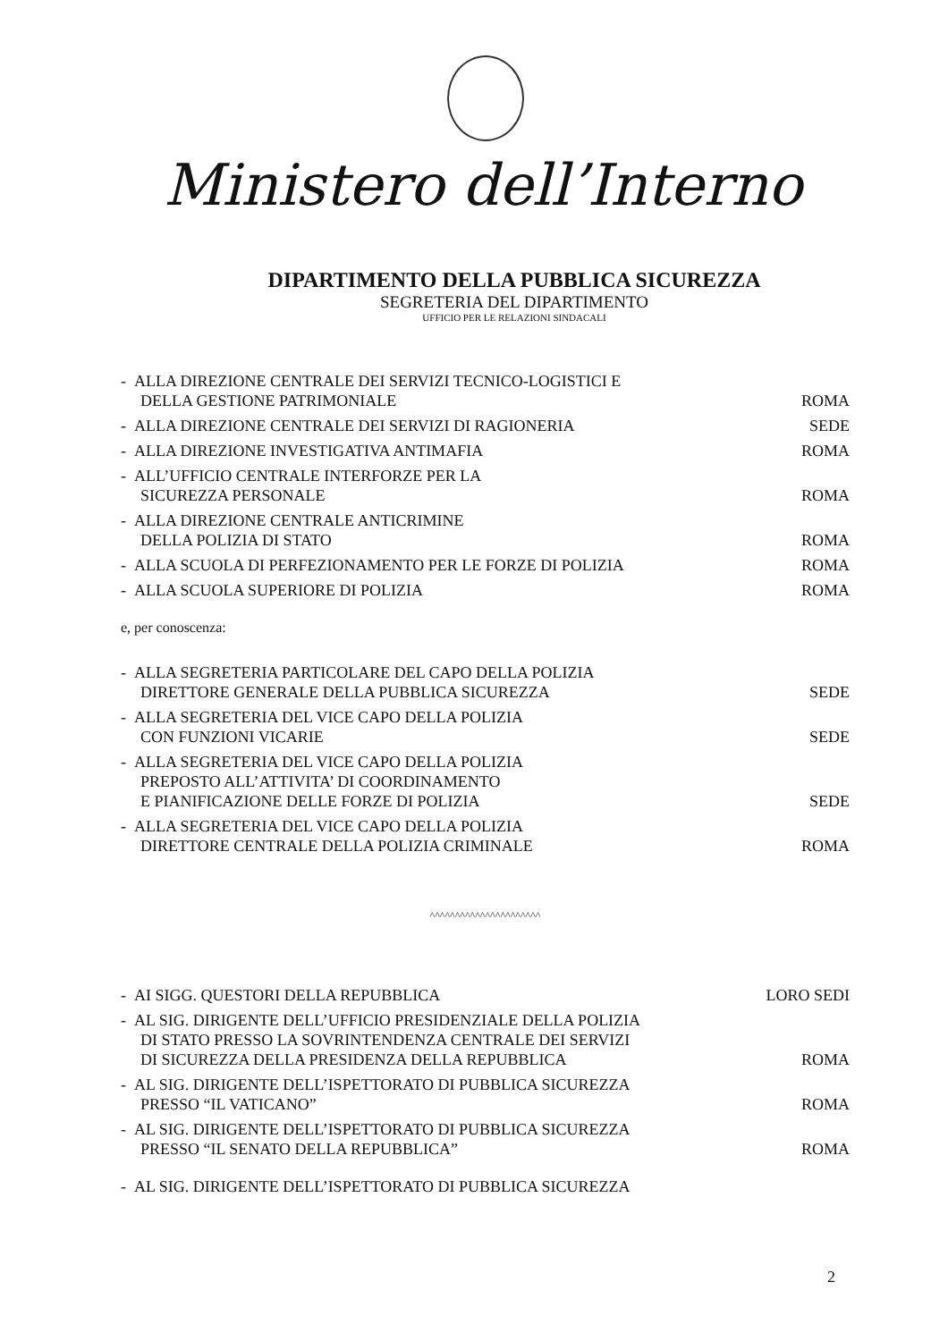Ministero dell’Interno
DIPARTIMENTO DELLA PUBBLICA SICUREZZA
SEGRETERIA DEL DIPARTIMENTO
UFFICIO PER LE RELAZIONI SINDACALI
- ALLA DIREZIONE CENTRALE DEI SERVIZI TECNICO-LOGISTICI E
DELLA GESTIONE PATRIMONIALE
ROMA
- ALLA DIREZIONE CENTRALE DEI SERVIZI DI RAGIONERIA
SEDE
- ALLA DIREZIONE INVESTIGATIVA ANTIMAFIA
ROMA
- ALL’UFFICIO CENTRALE INTERFORZE PER LA
SICUREZZA PERSONALE
ROMA
- ALLA DIREZIONE CENTRALE ANTICRIMINE
DELLA POLIZIA DI STATO
ROMA
- ALLA SCUOLA DI PERFEZIONAMENTO PER LE FORZE DI POLIZIA
ROMA
- ALLA SCUOLA SUPERIORE DI POLIZIA
ROMA
e, per conoscenza:
- ALLA SEGRETERIA PARTICOLARE DEL CAPO DELLA POLIZIA
DIRETTORE GENERALE DELLA PUBBLICA SICUREZZA
SEDE
- ALLA SEGRETERIA DEL VICE CAPO DELLA POLIZIA
CON FUNZIONI VICARIE
SEDE
- ALLA SEGRETERIA DEL VICE CAPO DELLA POLIZIA
PREPOSTO ALL’ATTIVITA’ DI COORDINAMENTO
E PIANIFICAZIONE DELLE FORZE DI POLIZIA
SEDE
- ALLA SEGRETERIA DEL VICE CAPO DELLA POLIZIA
DIRETTORE CENTRALE DELLA POLIZIA CRIMINALE
ROMA
^^^^^^^^^^^^^^^^^^^^^^
- AI SIGG. QUESTORI DELLA REPUBBLICA
LORO SEDI
- AL SIG. DIRIGENTE DELL’UFFICIO PRESIDENZIALE DELLA POLIZIA
DI STATO PRESSO LA SOVRINTENDENZA CENTRALE DEI SERVIZI
DI SICUREZZA DELLA PRESIDENZA DELLA REPUBBLICA
ROMA
- AL SIG. DIRIGENTE DELL’ISPETTORATO DI PUBBLICA SICUREZZA
PRESSO “IL VATICANO”
ROMA
- AL SIG. DIRIGENTE DELL’ISPETTORATO DI PUBBLICA SICUREZZA
PRESSO “IL SENATO DELLA REPUBBLICA”
ROMA
- AL SIG. DIRIGENTE DELL’ISPETTORATO DI PUBBLICA SICUREZZA
2